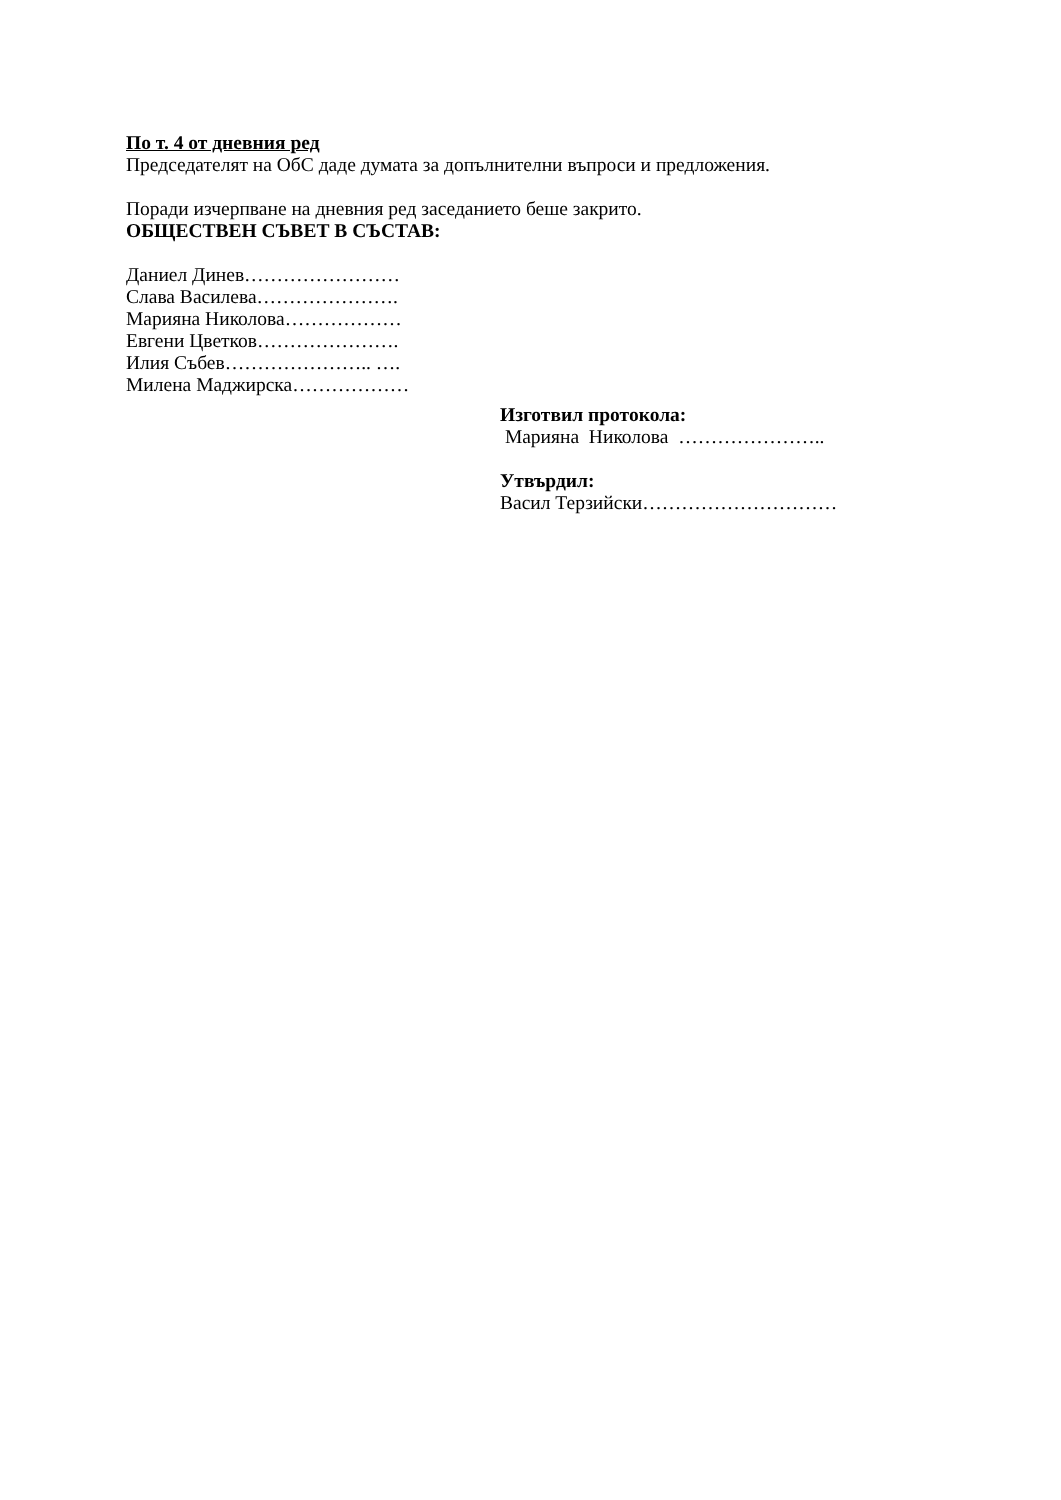По т. 4 от дневния ред
Председателят на ОбС даде думата за допълнителни въпроси и предложения.
Поради изчерпване на дневния ред заседанието беше закрито.
ОБЩЕСТВЕН СЪВЕТ В СЪСТАВ:
Даниел Динев……………………
Слава Василева………………….
Марияна Николова………………
Евгени Цветков………………….
Илия Събев………………….. ….
Милена Маджирска………………
Изготвил протокола:
Марияна Николова …………………..
Утвърдил:
Васил Терзийски…………………………